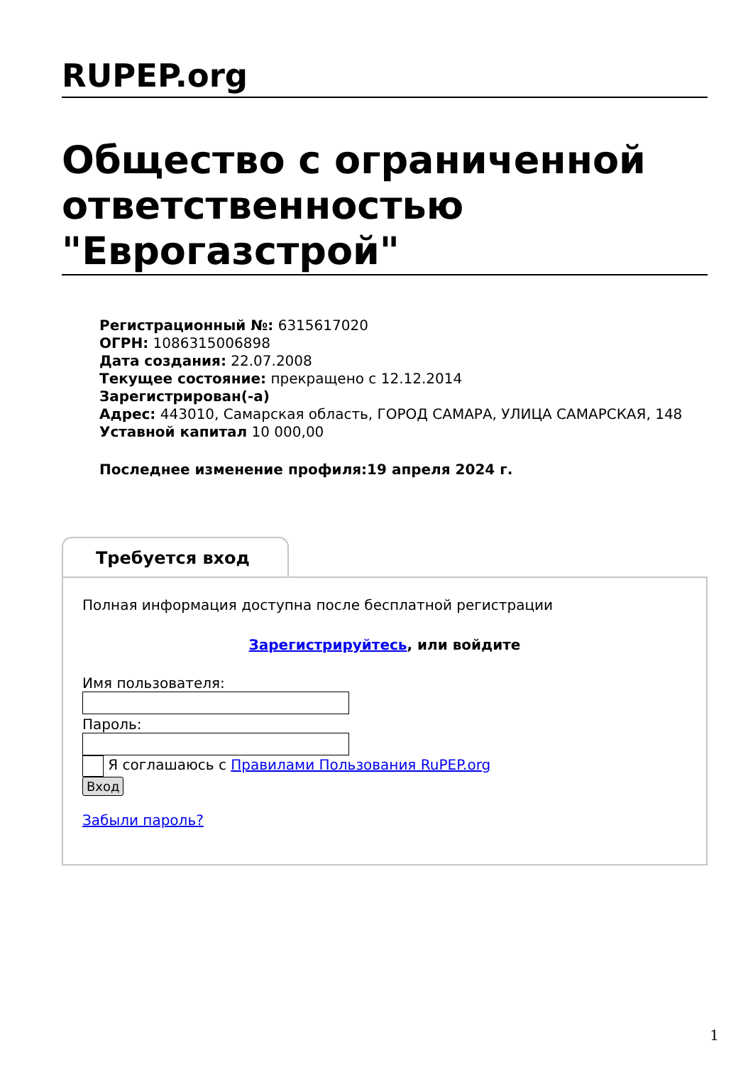RUPEP.org
Общество с ограниченной ответственностью "Еврогазстрой"
Регистрационный №: 6315617020
ОГРН: 1086315006898
Дата создания: 22.07.2008
Текущее состояние: прекращено с 12.12.2014
Зарегистрирован(-а)
Адрес: 443010, Самарская область, ГОРОД САМАРА, УЛИЦА САМАРСКАЯ, 148
Уставной капитал 10 000,00
Последнее изменение профиля:19 апреля 2024 г.
Требуется вход
Полная информация доступна после бесплатной регистрации
Зарегистрируйтесь, или войдите
Имя пользователя:
Пароль:
Я соглашаюсь с Правилами Пользования RuPEP.org
Вход
Забыли пароль?
1